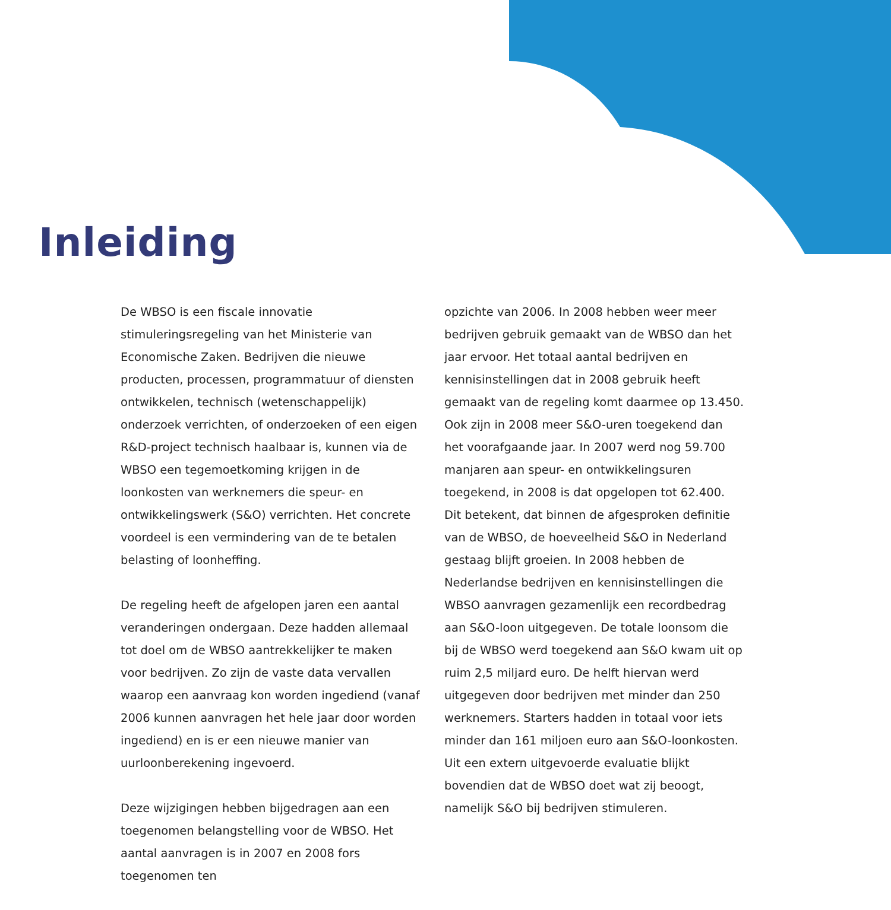Inleiding
De WBSO is een fiscale innovatie stimuleringsregeling van het Ministerie van Economische Zaken. Bedrijven die nieuwe producten, processen, programmatuur of diensten ontwikkelen, technisch (wetenschappelijk) onderzoek verrichten, of onderzoeken of een eigen R&D-project technisch haalbaar is, kunnen via de WBSO een tegemoetkoming krijgen in de loonkosten van werknemers die speur- en ontwikkelingswerk (S&O) verrichten. Het concrete voordeel is een vermindering van de te betalen belasting of loonheffing.
De regeling heeft de afgelopen jaren een aantal veranderingen ondergaan. Deze hadden allemaal tot doel om de WBSO aantrekkelijker te maken voor bedrijven. Zo zijn de vaste data vervallen waarop een aanvraag kon worden ingediend (vanaf 2006 kunnen aanvragen het hele jaar door worden ingediend) en is er een nieuwe manier van uurloonberekening ingevoerd.
Deze wijzigingen hebben bijgedragen aan een toegenomen belangstelling voor de WBSO. Het aantal aanvragen is in 2007 en 2008 fors toegenomen ten
opzichte van 2006. In 2008 hebben weer meer bedrijven gebruik gemaakt van de WBSO dan het jaar ervoor. Het totaal aantal bedrijven en kennisinstellingen dat in 2008 gebruik heeft gemaakt van de regeling komt daarmee op 13.450. Ook zijn in 2008 meer S&O-uren toegekend dan het voorafgaande jaar. In 2007 werd nog 59.700 manjaren aan speur- en ontwikkelingsuren toegekend, in 2008 is dat opgelopen tot 62.400. Dit betekent, dat binnen de afgesproken definitie van de WBSO, de hoeveelheid S&O in Nederland gestaag blijft groeien. In 2008 hebben de Nederlandse bedrijven en kennisinstellingen die WBSO aanvragen gezamenlijk een recordbedrag aan S&O-loon uitgegeven. De totale loonsom die bij de WBSO werd toegekend aan S&O kwam uit op ruim 2,5 miljard euro. De helft hiervan werd uitgegeven door bedrijven met minder dan 250 werknemers. Starters hadden in totaal voor iets minder dan 161 miljoen euro aan S&O-loonkosten. Uit een extern uitgevoerde evaluatie blijkt bovendien dat de WBSO doet wat zij beoogt, namelijk S&O bij bedrijven stimuleren.